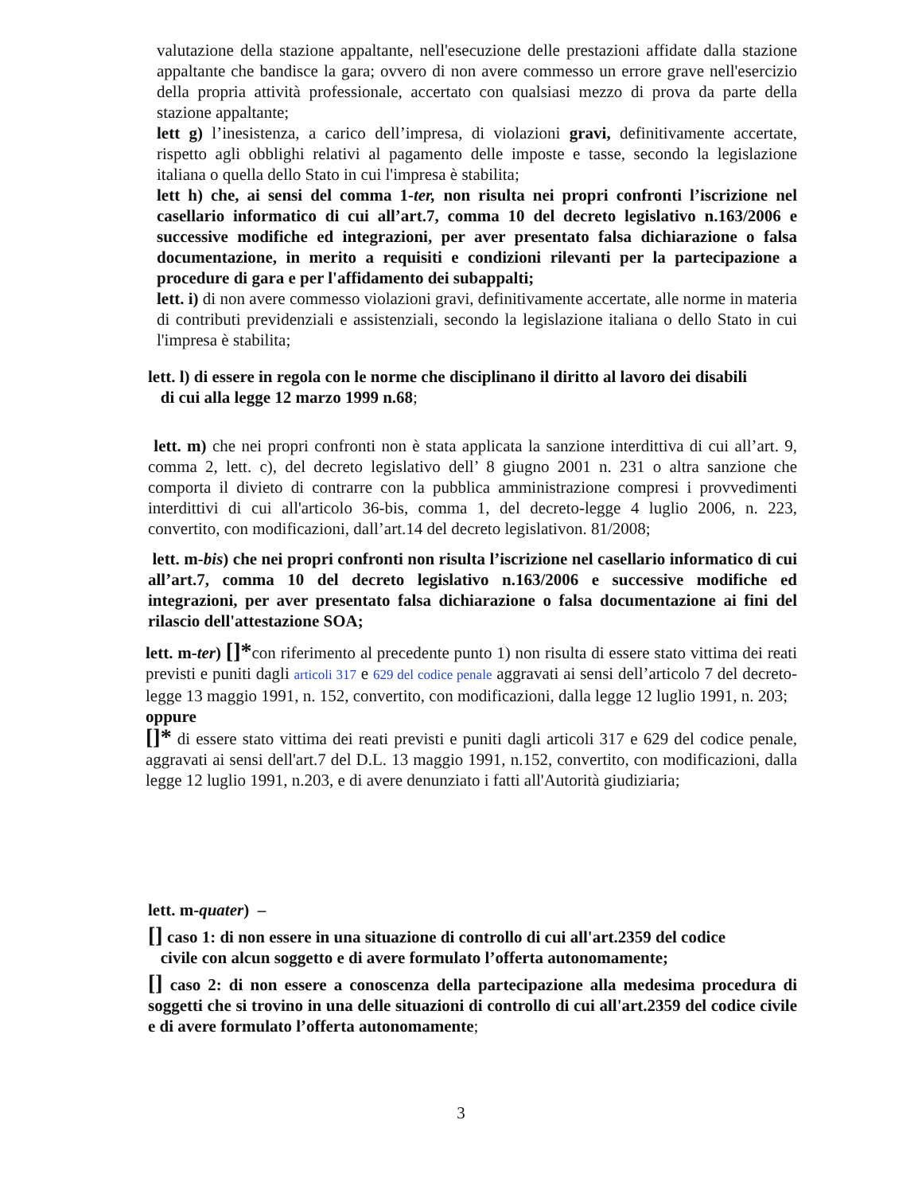valutazione della stazione appaltante, nell'esecuzione delle prestazioni affidate dalla stazione appaltante che bandisce la gara; ovvero di non avere commesso un errore grave nell'esercizio della propria attività professionale, accertato con qualsiasi mezzo di prova da parte della stazione appaltante;
lett g) l’inesistenza, a carico dell’impresa, di violazioni gravi, definitivamente accertate, rispetto agli obblighi relativi al pagamento delle imposte e tasse, secondo la legislazione italiana o quella dello Stato in cui l'impresa è stabilita;
lett h) che, ai sensi del comma 1-ter, non risulta nei propri confronti l’iscrizione nel casellario informatico di cui all’art.7, comma 10 del decreto legislativo n.163/2006 e successive modifiche ed integrazioni, per aver presentato falsa dichiarazione o falsa documentazione, in merito a requisiti e condizioni rilevanti per la partecipazione a procedure di gara e per l'affidamento dei subappalti;
lett. i) di non avere commesso violazioni gravi, definitivamente accertate, alle norme in materia di contributi previdenziali e assistenziali, secondo la legislazione italiana o dello Stato in cui l'impresa è stabilita;
lett. l) di essere in regola con le norme che disciplinano il diritto al lavoro dei disabili
di cui alla legge 12 marzo 1999 n.68;
lett. m) che nei propri confronti non è stata applicata la sanzione interdittiva di cui all’art. 9, comma 2, lett. c), del decreto legislativo dell’ 8 giugno 2001 n. 231 o altra sanzione che comporta il divieto di contrarre con la pubblica amministrazione compresi i provvedimenti interdittivi di cui all'articolo 36-bis, comma 1, del decreto-legge 4 luglio 2006, n. 223, convertito, con modificazioni, dall’art.14 del decreto legislativon. 81/2008;
lett. m-bis) che nei propri confronti non risulta l’iscrizione nel casellario informatico di cui all’art.7, comma 10 del decreto legislativo n.163/2006 e successive modifiche ed integrazioni, per aver presentato falsa dichiarazione o falsa documentazione ai fini del rilascio dell'attestazione SOA;
lett. m-ter) []*con riferimento al precedente punto 1) non risulta di essere stato vittima dei reati previsti e puniti dagli articoli 317 e 629 del codice penale aggravati ai sensi dell’articolo 7 del decreto-legge 13 maggio 1991, n. 152, convertito, con modificazioni, dalla legge 12 luglio 1991, n. 203;
oppure
[]* di essere stato vittima dei reati previsti e puniti dagli articoli 317 e 629 del codice penale, aggravati ai sensi dell'art.7 del D.L. 13 maggio 1991, n.152, convertito, con modificazioni, dalla legge 12 luglio 1991, n.203, e di avere denunziato i fatti all'Autorità giudiziaria;
lett. m-quater) –
[] caso 1: di non essere in una situazione di controllo di cui all'art.2359 del codice
civile con alcun soggetto e di avere formulato l’offerta autonomamente;
[] caso 2: di non essere a conoscenza della partecipazione alla medesima procedura di soggetti che si trovino in una delle situazioni di controllo di cui all'art.2359 del codice civile e di avere formulato l’offerta autonomamente;
3